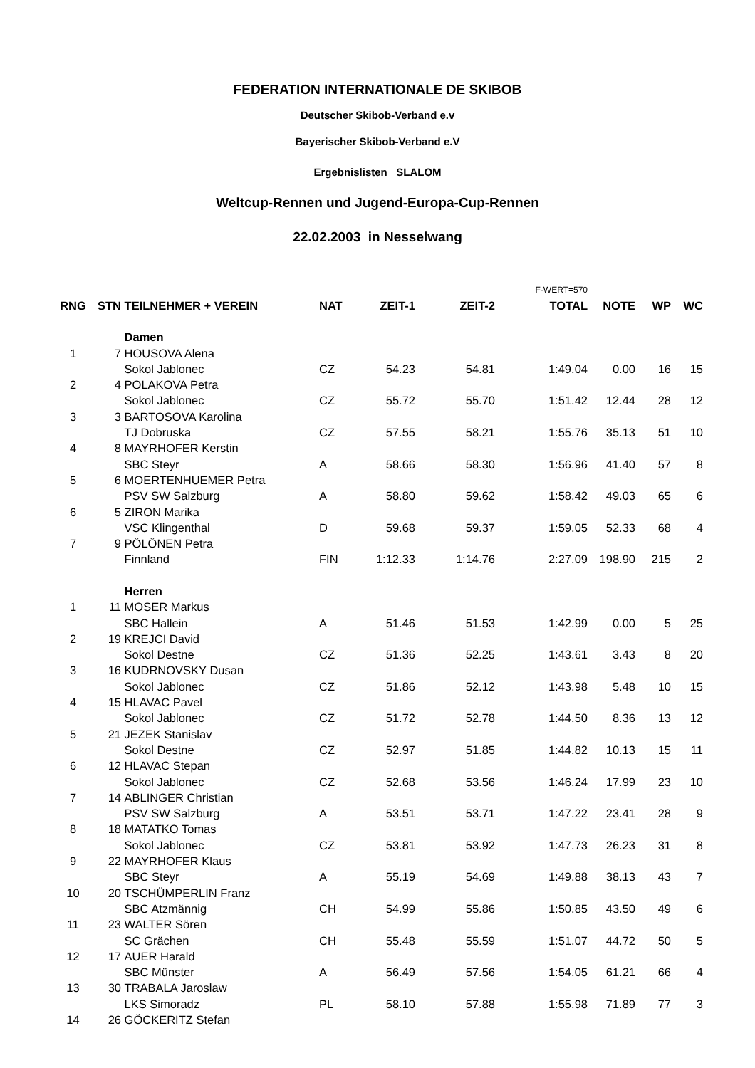FEDERATION INTERNATIONALE DE SKIBOB
Deutscher Skibob-Verband e.v
Bayerischer Skibob-Verband e.V
Ergebnislisten SLALOM
Weltcup-Rennen und Jugend-Europa-Cup-Rennen
22.02.2003 in Nesselwang
| | | | | | | F-WERT=570 | | | |
| RNG | STN | TEILNEHMER + VEREIN | NAT | ZEIT-1 | ZEIT-2 | TOTAL | NOTE | WP | WC |
| | | Damen | | | | | | | |
| 1 | 7 | HOUSOVA Alena | | | | | | | |
| | | Sokol Jablonec | CZ | 54.23 | 54.81 | 1:49.04 | 0.00 | 16 | 15 |
| 2 | 4 | POLAKOVA Petra | | | | | | | |
| | | Sokol Jablonec | CZ | 55.72 | 55.70 | 1:51.42 | 12.44 | 28 | 12 |
| 3 | 3 | BARTOSOVA Karolina | | | | | | | |
| | | TJ Dobruska | CZ | 57.55 | 58.21 | 1:55.76 | 35.13 | 51 | 10 |
| 4 | 8 | MAYRHOFER Kerstin | | | | | | | |
| | | SBC Steyr | A | 58.66 | 58.30 | 1:56.96 | 41.40 | 57 | 8 |
| 5 | 6 | MOERTENHUEMER Petra | | | | | | | |
| | | PSV SW Salzburg | A | 58.80 | 59.62 | 1:58.42 | 49.03 | 65 | 6 |
| 6 | 5 | ZIRON Marika | | | | | | | |
| | | VSC Klingenthal | D | 59.68 | 59.37 | 1:59.05 | 52.33 | 68 | 4 |
| 7 | 9 | PÖLÖNEN Petra | | | | | | | |
| | | Finnland | FIN | 1:12.33 | 1:14.76 | 2:27.09 | 198.90 | 215 | 2 |
| | | Herren | | | | | | | |
| 1 | 11 | MOSER Markus | | | | | | | |
| | | SBC Hallein | A | 51.46 | 51.53 | 1:42.99 | 0.00 | 5 | 25 |
| 2 | 19 | KREJCI David | | | | | | | |
| | | Sokol Destne | CZ | 51.36 | 52.25 | 1:43.61 | 3.43 | 8 | 20 |
| 3 | 16 | KUDRNOVSKY Dusan | | | | | | | |
| | | Sokol Jablonec | CZ | 51.86 | 52.12 | 1:43.98 | 5.48 | 10 | 15 |
| 4 | 15 | HLAVAC Pavel | | | | | | | |
| | | Sokol Jablonec | CZ | 51.72 | 52.78 | 1:44.50 | 8.36 | 13 | 12 |
| 5 | 21 | JEZEK Stanislav | | | | | | | |
| | | Sokol Destne | CZ | 52.97 | 51.85 | 1:44.82 | 10.13 | 15 | 11 |
| 6 | 12 | HLAVAC Stepan | | | | | | | |
| | | Sokol Jablonec | CZ | 52.68 | 53.56 | 1:46.24 | 17.99 | 23 | 10 |
| 7 | 14 | ABLINGER Christian | | | | | | | |
| | | PSV SW Salzburg | A | 53.51 | 53.71 | 1:47.22 | 23.41 | 28 | 9 |
| 8 | 18 | MATATKO Tomas | | | | | | | |
| | | Sokol Jablonec | CZ | 53.81 | 53.92 | 1:47.73 | 26.23 | 31 | 8 |
| 9 | 22 | MAYRHOFER Klaus | | | | | | | |
| | | SBC Steyr | A | 55.19 | 54.69 | 1:49.88 | 38.13 | 43 | 7 |
| 10 | 20 | TSCHÜMPERLIN Franz | | | | | | | |
| | | SBC Atzmännig | CH | 54.99 | 55.86 | 1:50.85 | 43.50 | 49 | 6 |
| 11 | 23 | WALTER Sören | | | | | | | |
| | | SC Grächen | CH | 55.48 | 55.59 | 1:51.07 | 44.72 | 50 | 5 |
| 12 | 17 | AUER Harald | | | | | | | |
| | | SBC Münster | A | 56.49 | 57.56 | 1:54.05 | 61.21 | 66 | 4 |
| 13 | 30 | TRABALA Jaroslaw | | | | | | | |
| | | LKS Simoradz | PL | 58.10 | 57.88 | 1:55.98 | 71.89 | 77 | 3 |
| 14 | 26 | GÖCKERITZ Stefan | | | | | | | |